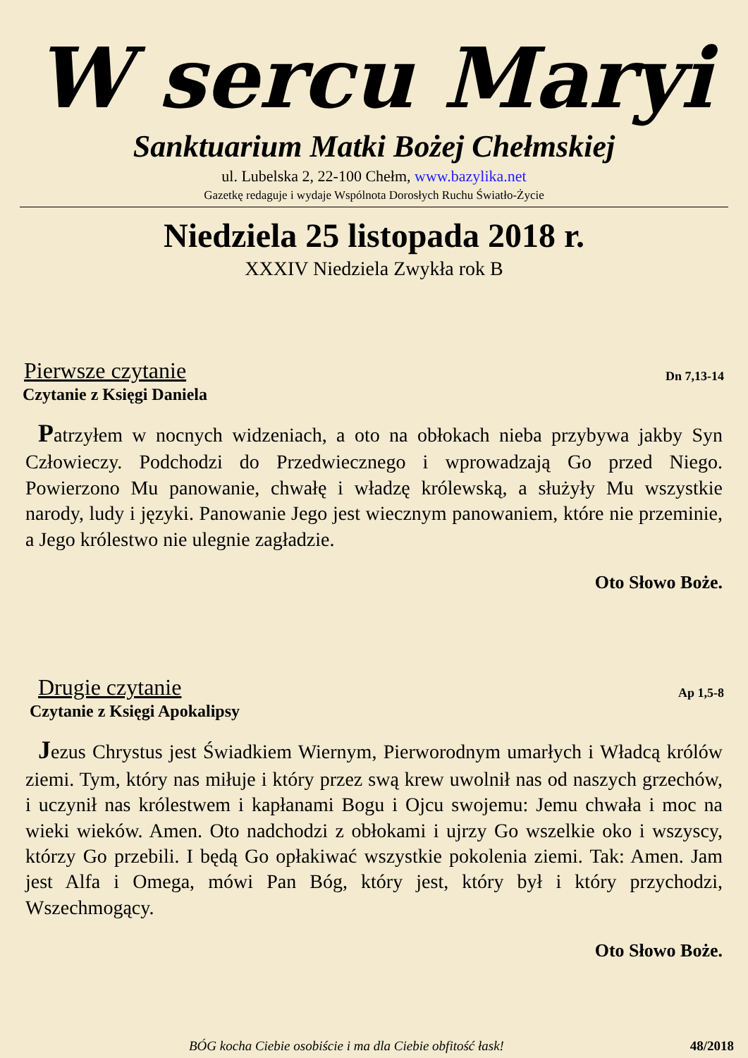W sercu Maryi
Sanktuarium Matki Bożej Chełmskiej
ul. Lubelska 2, 22-100 Chełm, www.bazylika.net
Gazetkę redaguje i wydaje Wspólnota Dorosłych Ruchu Światło-Życie
Niedziela 25 listopada 2018 r.
XXXIV Niedziela Zwykła rok B
Pierwsze czytanie Dn 7,13-14
Czytanie z Księgi Daniela
Patrzyłem w nocnych widzeniach, a oto na obłokach nieba przybywa jakby Syn Człowieczy. Podchodzi do Przedwiecznego i wprowadzają Go przed Niego. Powierzono Mu panowanie, chwałę i władzę królewską, a służyły Mu wszystkie narody, ludy i języki. Panowanie Jego jest wiecznym panowaniem, które nie przeminie, a Jego królestwo nie ulegnie zagładzie.
Oto Słowo Boże.
Drugie czytanie Ap 1,5-8
Czytanie z Księgi Apokalipsy
Jezus Chrystus jest Świadkiem Wiernym, Pierworodnym umarłych i Władcą królów ziemi. Tym, który nas miłuje i który przez swą krew uwolnił nas od naszych grzechów, i uczynił nas królestwem i kapłanami Bogu i Ojcu swojemu: Jemu chwała i moc na wieki wieków. Amen. Oto nadchodzi z obłokami i ujrzy Go wszelkie oko i wszyscy, którzy Go przebili. I będą Go opłakiwać wszystkie pokolenia ziemi. Tak: Amen. Jam jest Alfa i Omega, mówi Pan Bóg, który jest, który był i który przychodzi, Wszechmogący.
Oto Słowo Boże.
BÓG kocha Ciebie osobiście i ma dla Ciebie obfitość łask! 48/2018